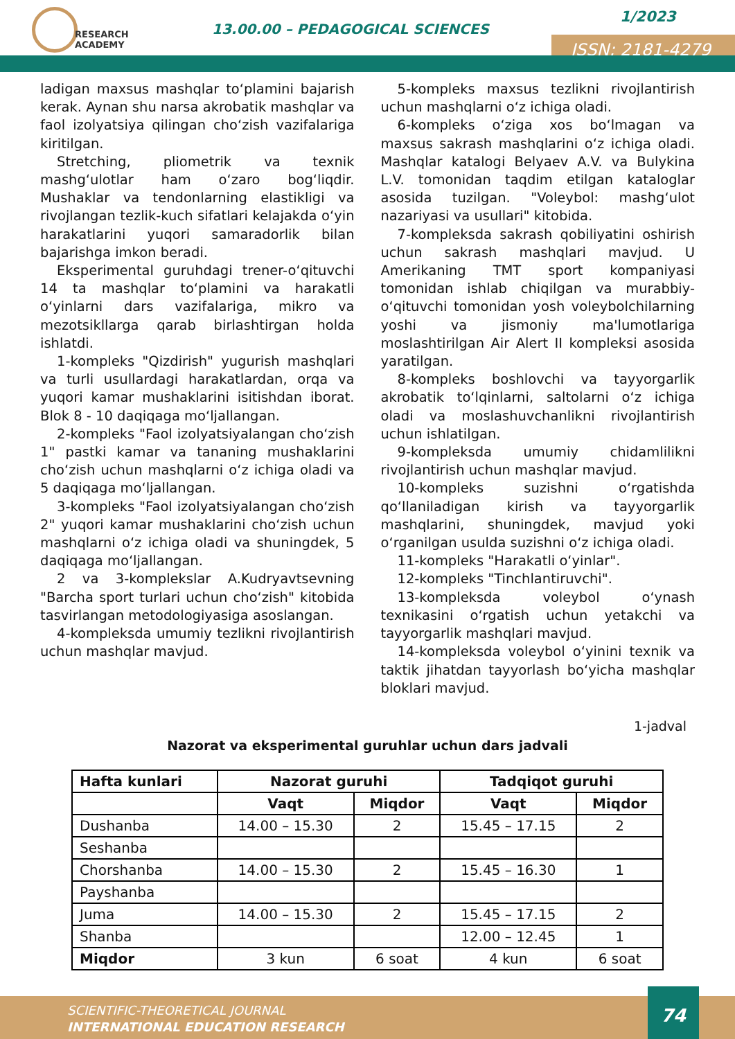RESEARCH
ACADEMY
13.00.00 – PEDAGOGICAL SCIENCES
1/2023
ISSN: 2181-4279
ladigan maxsus mashqlar to‘plamini bajarish kerak. Aynan shu narsa akrobatik mashqlar va faol izolyatsiya qilingan cho‘zish vazifalariga kiritilgan.
Stretching, pliometrik va texnik mashg‘ulotlar ham o‘zaro bog‘liqdir. Mushaklar va tendonlarning elastikligi va rivojlangan tezlik-kuch sifatlari kelajakda o‘yin harakatlarini yuqori samaradorlik bilan bajarishga imkon beradi.
Eksperimental guruhdagi trener-o‘qituvchi 14 ta mashqlar to‘plamini va harakatli o‘yinlarni dars vazifalariga, mikro va mezotsikllarga qarab birlashtirgan holda ishlatdi.
1-kompleks "Qizdirish" yugurish mashqlari va turli usullardagi harakatlardan, orqa va yuqori kamar mushaklarini isitishdan iborat. Blok 8 - 10 daqiqaga mo‘ljallangan.
2-kompleks "Faol izolyatsiyalangan cho‘zish 1" pastki kamar va tananing mushaklarini cho‘zish uchun mashqlarni o‘z ichiga oladi va 5 daqiqaga mo‘ljallangan.
3-kompleks "Faol izolyatsiyalangan cho‘zish 2" yuqori kamar mushaklarini cho‘zish uchun mashqlarni o‘z ichiga oladi va shuningdek, 5 daqiqaga mo‘ljallangan.
2 va 3-komplekslar A.Kudryavtsevning "Barcha sport turlari uchun cho‘zish" kitobida tasvirlangan metodologiyasiga asoslangan.
4-kompleksda umumiy tezlikni rivojlantirish uchun mashqlar mavjud.
5-kompleks maxsus tezlikni rivojlantirish uchun mashqlarni o‘z ichiga oladi.
6-kompleks o‘ziga xos bo‘lmagan va maxsus sakrash mashqlarini o‘z ichiga oladi. Mashqlar katalogi Belyaev A.V. va Bulykina L.V. tomonidan taqdim etilgan kataloglar asosida tuzilgan. "Voleybol: mashg‘ulot nazariyasi va usullari" kitobida.
7-kompleksda sakrash qobiliyatini oshirish uchun sakrash mashqlari mavjud. U Amerikaning TMT sport kompaniyasi tomonidan ishlab chiqilgan va murabbiy-o‘qituvchi tomonidan yosh voleybolchilarning yoshi va jismoniy ma'lumotlariga moslashtirilgan Air Alert II kompleksi asosida yaratilgan.
8-kompleks boshlovchi va tayyorgarlik akrobatik to‘lqinlarni, saltolarni o‘z ichiga oladi va moslashuvchanlikni rivojlantirish uchun ishlatilgan.
9-kompleksda umumiy chidamlilikni rivojlantirish uchun mashqlar mavjud.
10-kompleks suzishni o‘rgatishda qo‘llaniladigan kirish va tayyorgarlik mashqlarini, shuningdek, mavjud yoki o‘rganilgan usulda suzishni o‘z ichiga oladi.
11-kompleks "Harakatli o‘yinlar".
12-kompleks "Tinchlantiruvchi".
13-kompleksda voleybol o‘ynash texnikasini o‘rgatish uchun yetakchi va tayyorgarlik mashqlari mavjud.
14-kompleksda voleybol o‘yinini texnik va taktik jihatdan tayyorlash bo‘yicha mashqlar bloklari mavjud.
1-jadval
Nazorat va eksperimental guruhlar uchun dars jadvali
| Hafta kunlari | Nazorat guruhi | | Tadqiqot guruhi | |
| --- | --- | --- | --- | --- |
| | Vaqt | Miqdor | Vaqt | Miqdor |
| Dushanba | 14.00 – 15.30 | 2 | 15.45 – 17.15 | 2 |
| Seshanba | | | | |
| Chorshanba | 14.00 – 15.30 | 2 | 15.45 – 16.30 | 1 |
| Payshanba | | | | |
| Juma | 14.00 – 15.30 | 2 | 15.45 – 17.15 | 2 |
| Shanba | | | 12.00 – 12.45 | 1 |
| Miqdor | 3 kun | 6 soat | 4 kun | 6 soat |
SCIENTIFIC-THEORETICAL JOURNAL
INTERNATIONAL EDUCATION RESEARCH
74